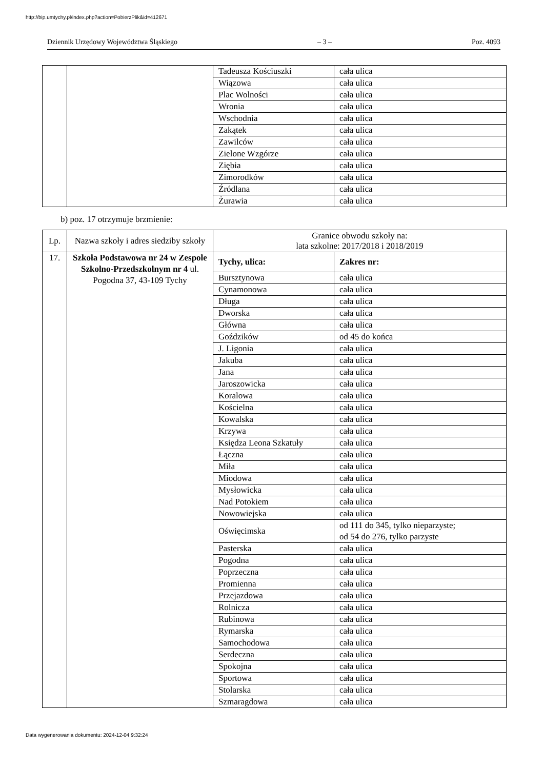http://bip.umtychy.pl/index.php?action=PobierzPlik&id=412671
Dziennik Urzędowy Województwa Śląskiego – 3 – Poz. 4093
| | | Tadeusza Kościuszki | cała ulica |
| | | Wiązowa | cała ulica |
| | | Plac Wolności | cała ulica |
| | | Wronia | cała ulica |
| | | Wschodnia | cała ulica |
| | | Zakątek | cała ulica |
| | | Zawilców | cała ulica |
| | | Zielone Wzgórze | cała ulica |
| | | Ziębia | cała ulica |
| | | Zimorodków | cała ulica |
| | | Źródlana | cała ulica |
| | | Żurawia | cała ulica |
b) poz. 17 otrzymuje brzmienie:
| Lp. | Nazwa szkoły i adres siedziby szkoły | Granice obwodu szkoły na: lata szkolne: 2017/2018 i 2018/2019 | |
| --- | --- | --- | --- |
| 17. | Szkoła Podstawowa nr 24 w Zespole Szkolno-Przedszkolnym nr 4 ul. Pogodna 37, 43-109 Tychy | Tychy, ulica: | Zakres nr: |
| | | Bursztynowa | cała ulica |
| | | Cynamonowa | cała ulica |
| | | Długa | cała ulica |
| | | Dworska | cała ulica |
| | | Główna | cała ulica |
| | | Goździków | od 45 do końca |
| | | J. Ligonia | cała ulica |
| | | Jakuba | cała ulica |
| | | Jana | cała ulica |
| | | Jaroszowicka | cała ulica |
| | | Koralowa | cała ulica |
| | | Kościelna | cała ulica |
| | | Kowalska | cała ulica |
| | | Krzywa | cała ulica |
| | | Księdza Leona Szkatuły | cała ulica |
| | | Łączna | cała ulica |
| | | Miła | cała ulica |
| | | Miodowa | cała ulica |
| | | Mysłowicka | cała ulica |
| | | Nad Potokiem | cała ulica |
| | | Nowowiejska | cała ulica |
| | | Oświęcimska | od 111 do 345, tylko nieparzyste; od 54 do 276, tylko parzyste |
| | | Pasterska | cała ulica |
| | | Pogodna | cała ulica |
| | | Poprzeczna | cała ulica |
| | | Promienna | cała ulica |
| | | Przejazdowa | cała ulica |
| | | Rolnicza | cała ulica |
| | | Rubinowa | cała ulica |
| | | Rymarska | cała ulica |
| | | Samochodowa | cała ulica |
| | | Serdeczna | cała ulica |
| | | Spokojna | cała ulica |
| | | Sportowa | cała ulica |
| | | Stolarska | cała ulica |
| | | Szmaragdowa | cała ulica |
Data wygenerowania dokumentu: 2024-12-04 9:32:24